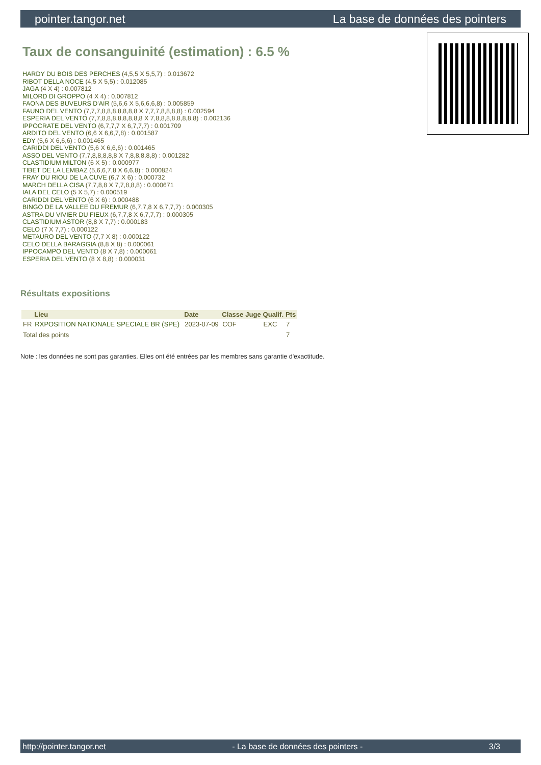pointer.tangor.net La base de données des pointers
Taux de consanguinité (estimation) : 6.5 %
HARDY DU BOIS DES PERCHES (4,5,5 X 5,5,7) : 0.013672
RIBOT DELLA NOCE (4,5 X 5,5) : 0.012085
JAGA (4 X 4) : 0.007812
MILORD DI GROPPO (4 X 4) : 0.007812
FAONA DES BUVEURS D'AIR (5,6,6 X 5,6,6,6,8) : 0.005859
FAUNO DEL VENTO (7,7,7,8,8,8,8,8,8,8 X 7,7,7,8,8,8,8) : 0.002594
ESPERIA DEL VENTO (7,7,8,8,8,8,8,8,8,8 X 7,8,8,8,8,8,8,8,8) : 0.002136
IPPOCRATE DEL VENTO (6,7,7,7 X 6,7,7,7) : 0.001709
ARDITO DEL VENTO (6,6 X 6,6,7,8) : 0.001587
EDY (5,6 X 6,6,6) : 0.001465
CARIDDI DEL VENTO (5,6 X 6,6,6) : 0.001465
ASSO DEL VENTO (7,7,8,8,8,8,8 X 7,8,8,8,8,8) : 0.001282
CLASTIDIUM MILTON (6 X 5) : 0.000977
TIBET DE LA LEMBAZ (5,6,6,7,8 X 6,6,8) : 0.000824
FRAY DU RIOU DE LA CUVE (6,7 X 6) : 0.000732
MARCH DELLA CISA (7,7,8,8 X 7,7,8,8,8) : 0.000671
IALA DEL CELO (5 X 5,7) : 0.000519
CARIDDI DEL VENTO (6 X 6) : 0.000488
BINGO DE LA VALLEE DU FREMUR (6,7,7,8 X 6,7,7,7) : 0.000305
ASTRA DU VIVIER DU FIEUX (6,7,7,8 X 6,7,7,7) : 0.000305
CLASTIDIUM ASTOR (8,8 X 7,7) : 0.000183
CELO (7 X 7,7) : 0.000122
METAURO DEL VENTO (7,7 X 8) : 0.000122
CELO DELLA BARAGGIA (8,8 X 8) : 0.000061
IPPOCAMPO DEL VENTO (8 X 7,8) : 0.000061
ESPERIA DEL VENTO (8 X 8,8) : 0.000031
Résultats expositions
| | Lieu | Date | Classe | Juge | Qualif. | Pts |
| --- | --- | --- | --- | --- | --- | --- |
| FR | RXPOSITION NATIONALE SPECIALE BR (SPE) | 2023-07-09 | COF | | EXC | 7 |
| Total des points | | | | | | 7 |
Note : les données ne sont pas garanties. Elles ont été entrées par les membres sans garantie d'exactitude.
http://pointer.tangor.net - La base de données des pointers - 3/3